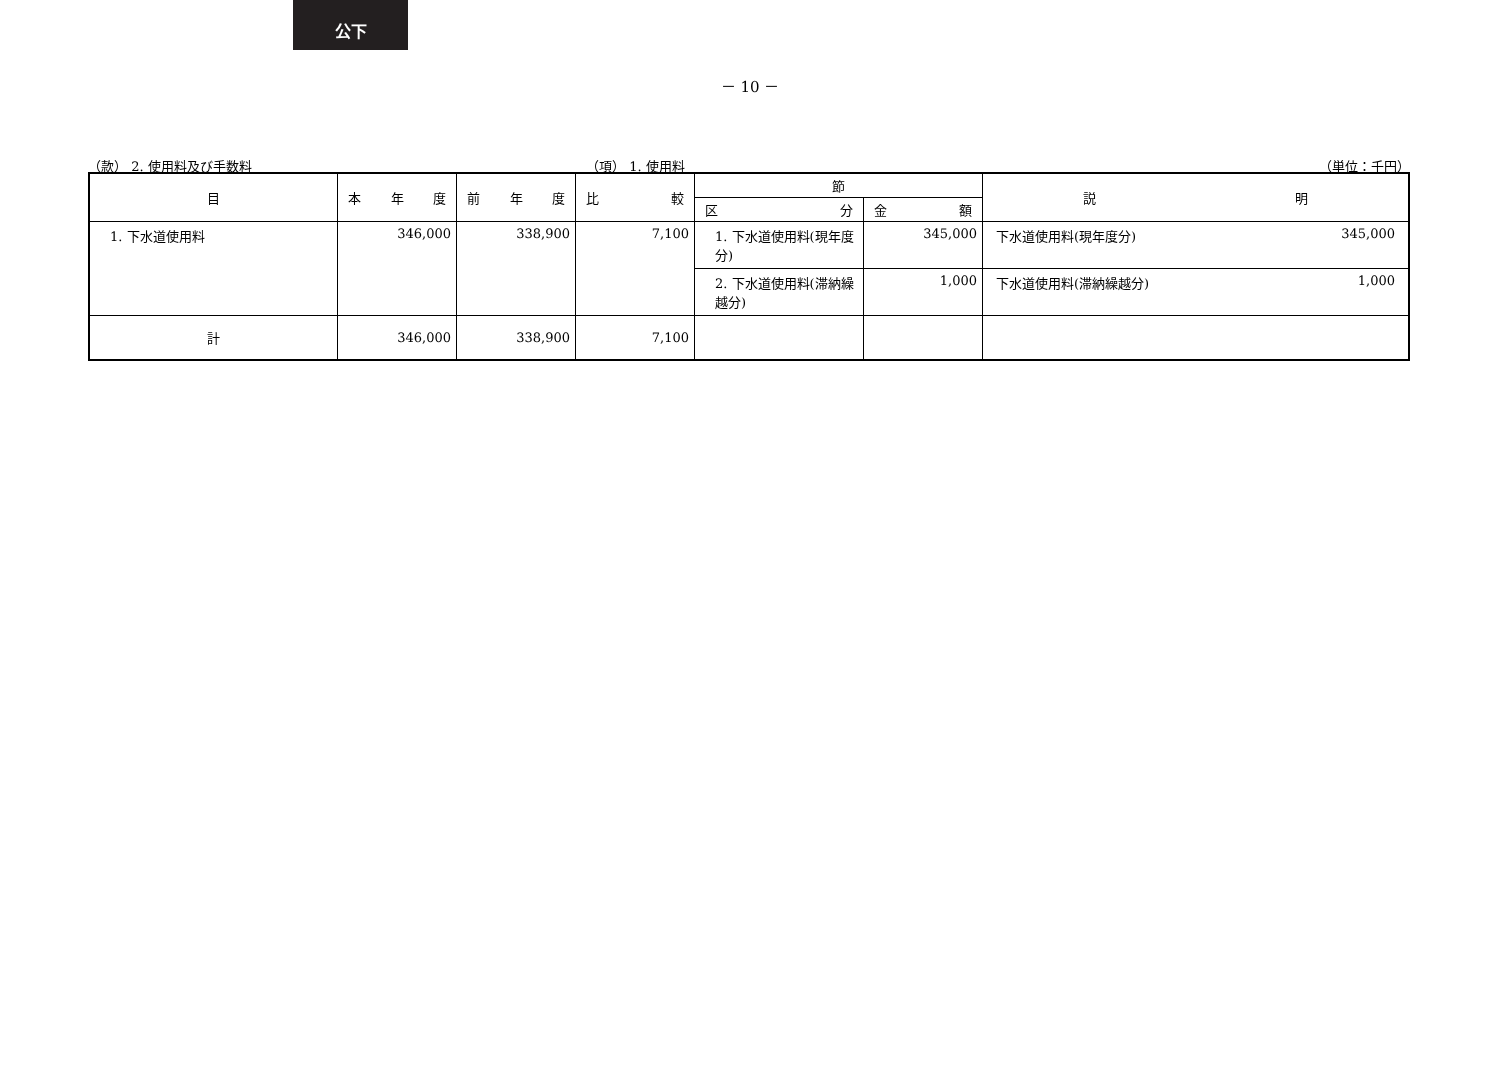公下
－ 10 －
（款） 2. 使用料及び手数料 （項） 1. 使用料 （単位：千円）
| 目 | 本 年 度 | 前 年 度 | 比 較 | 節 | | 説 明 |
| --- | --- | --- | --- | --- | --- | --- |
| | | | | 区 分 | 金 額 | |
| 1. 下水道使用料 | 346,000 | 338,900 | 7,100 | 1. 下水道使用料(現年度分) | 345,000 | 下水道使用料(現年度分) 345,000 |
| | | | | 2. 下水道使用料(滞納繰越分) | 1,000 | 下水道使用料(滞納繰越分) 1,000 |
| 計 | 346,000 | 338,900 | 7,100 | | | |